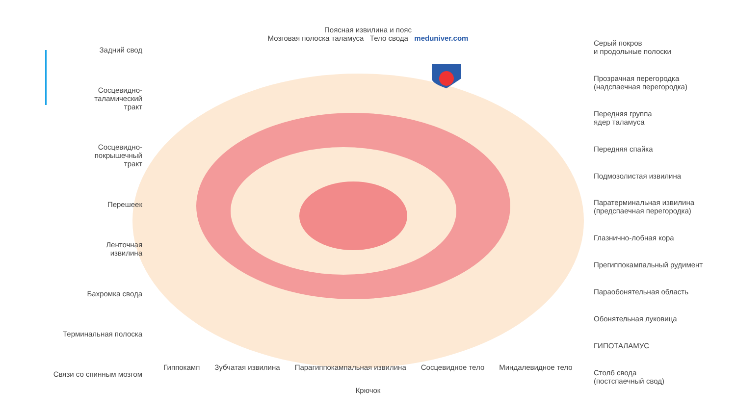Задний свод
Сосцевидно-
таламический
тракт
Сосцевидно-
покрышечный
тракт
Перешеек
Ленточная
извилина
Бахромка свода
Терминальная полоска
Связи со спинным мозгом
Поясная извилина и пояс
Мозговая полоска таламуса Тело свода meduniver.com
Гиппокамп Зубчатая извилина Парагиппокампальная извилина Сосцевидное тело Миндалевидное тело Крючок
Серый покров
и продольные полоски
Прозрачная перегородка
(надспаечная перегородка)
Передняя группа
ядер таламуса
Передняя спайка
Подмозолистая извилина
Паратерминальная извилина
(предспаечная перегородка)
Глазнично-лобная кора
Прегиппокампальный рудимент
Параобонятельная область
Обонятельная луковица
ГИПОТАЛАМУС
Столб свода
(постспаечный свод)